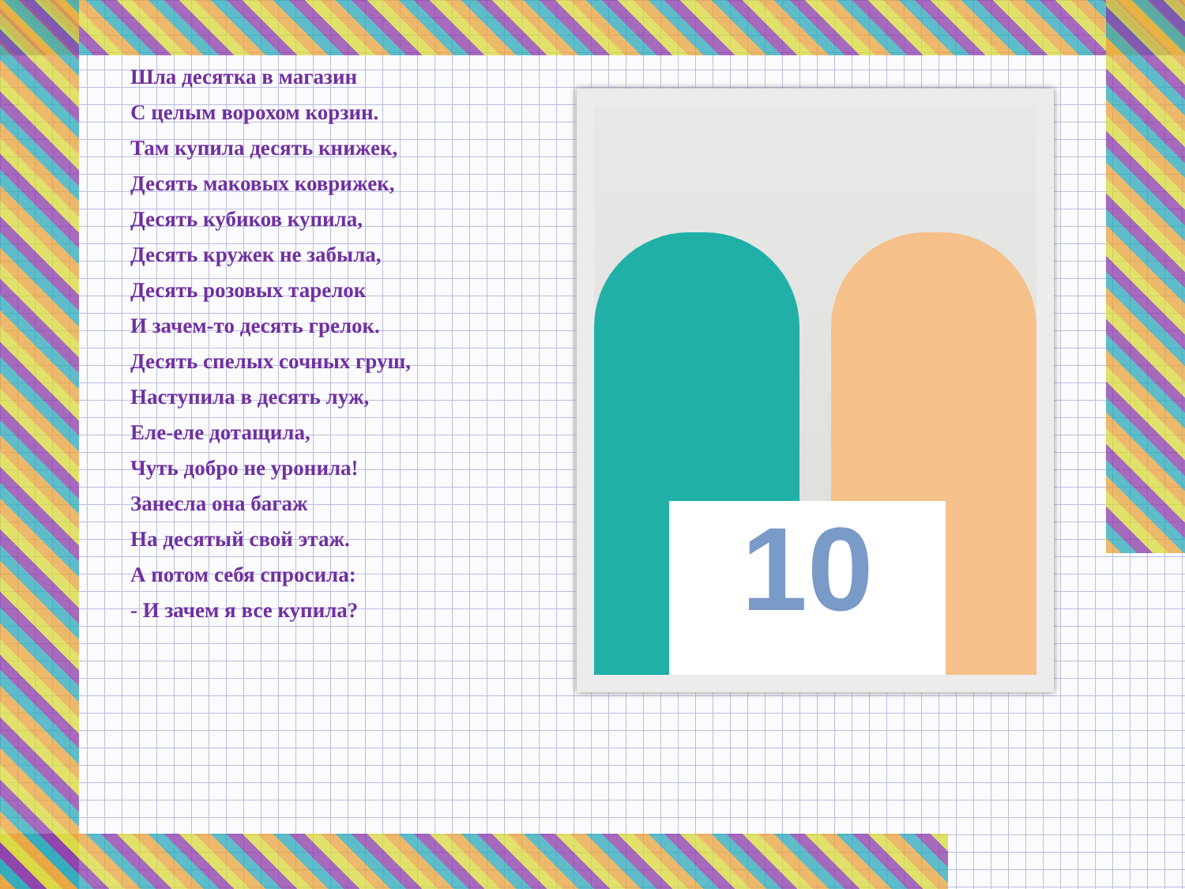Шла десятка в магазин
С целым ворохом корзин.
Там купила десять книжек,
Десять маковых коврижек,
Десять кубиков купила,
Десять кружек не забыла,
Десять розовых тарелок
И зачем-то десять грелок.
Десять спелых сочных груш,
Наступила в десять луж,
Еле-еле дотащила,
Чуть добро не уронила!
Занесла она багаж
На десятый свой этаж.
А потом себя спросила:
- И зачем я все купила?
10